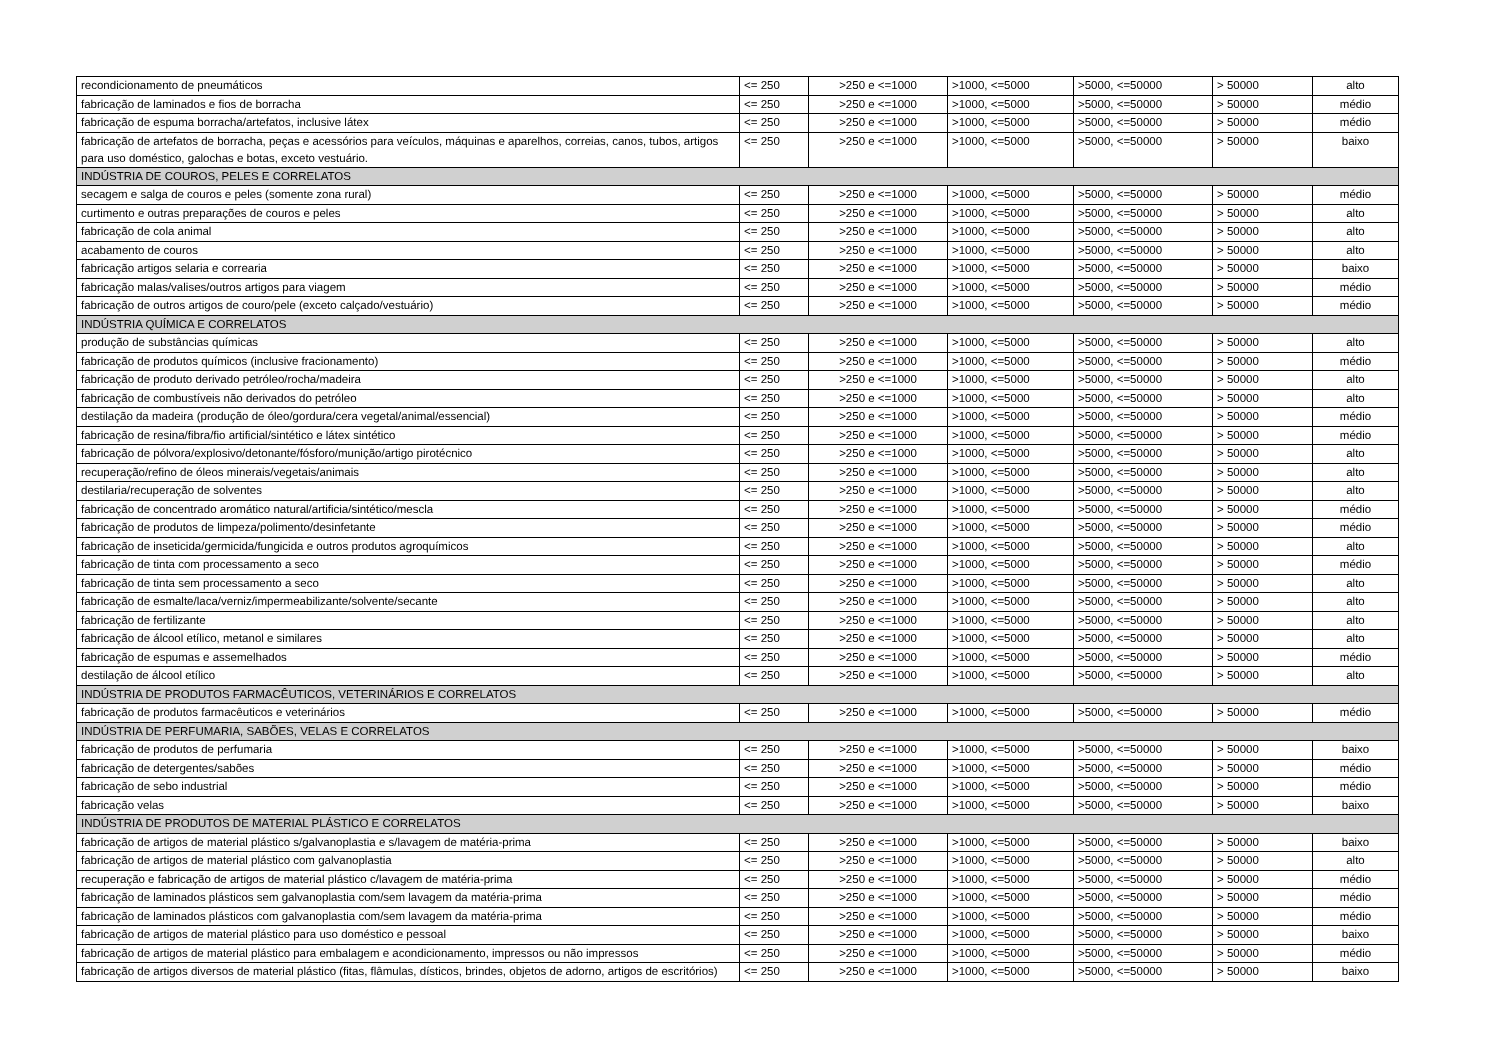| recondicionamento de pneumáticos | <= 250 | >250 e <=1000 | >1000, <=5000 | >5000, <=50000 | > 50000 | alto |
| fabricação de laminados e fios de borracha | <= 250 | >250 e <=1000 | >1000, <=5000 | >5000, <=50000 | > 50000 | médio |
| fabricação de espuma borracha/artefatos, inclusive látex | <= 250 | >250 e <=1000 | >1000, <=5000 | >5000, <=50000 | > 50000 | médio |
| fabricação de artefatos de borracha, peças e acessórios para veículos, máquinas e aparelhos, correias, canos, tubos, artigos para uso doméstico, galochas e botas, exceto vestuário. | <= 250 | >250 e <=1000 | >1000, <=5000 | >5000, <=50000 | > 50000 | baixo |
| INDÚSTRIA DE COUROS, PELES E CORRELATOS | | | | | | |
| secagem e salga de couros e peles (somente zona rural) | <= 250 | >250 e <=1000 | >1000, <=5000 | >5000, <=50000 | > 50000 | médio |
| curtimento e outras preparações de couros e peles | <= 250 | >250 e <=1000 | >1000, <=5000 | >5000, <=50000 | > 50000 | alto |
| fabricação de cola animal | <= 250 | >250 e <=1000 | >1000, <=5000 | >5000, <=50000 | > 50000 | alto |
| acabamento de couros | <= 250 | >250 e <=1000 | >1000, <=5000 | >5000, <=50000 | > 50000 | alto |
| fabricação artigos selaria e correaria | <= 250 | >250 e <=1000 | >1000, <=5000 | >5000, <=50000 | > 50000 | baixo |
| fabricação malas/valises/outros artigos para viagem | <= 250 | >250 e <=1000 | >1000, <=5000 | >5000, <=50000 | > 50000 | médio |
| fabricação de outros artigos de couro/pele (exceto calçado/vestuário) | <= 250 | >250 e <=1000 | >1000, <=5000 | >5000, <=50000 | > 50000 | médio |
| INDÚSTRIA QUÍMICA E CORRELATOS | | | | | | |
| produção de substâncias químicas | <= 250 | >250 e <=1000 | >1000, <=5000 | >5000, <=50000 | > 50000 | alto |
| fabricação de produtos químicos (inclusive fracionamento) | <= 250 | >250 e <=1000 | >1000, <=5000 | >5000, <=50000 | > 50000 | médio |
| fabricação de produto derivado petróleo/rocha/madeira | <= 250 | >250 e <=1000 | >1000, <=5000 | >5000, <=50000 | > 50000 | alto |
| fabricação de combustíveis não derivados do petróleo | <= 250 | >250 e <=1000 | >1000, <=5000 | >5000, <=50000 | > 50000 | alto |
| destilação da madeira (produção de óleo/gordura/cera vegetal/animal/essencial) | <= 250 | >250 e <=1000 | >1000, <=5000 | >5000, <=50000 | > 50000 | médio |
| fabricação de resina/fibra/fio artificial/sintético e látex sintético | <= 250 | >250 e <=1000 | >1000, <=5000 | >5000, <=50000 | > 50000 | médio |
| fabricação de pólvora/explosivo/detonante/fósforo/munição/artigo pirotécnico | <= 250 | >250 e <=1000 | >1000, <=5000 | >5000, <=50000 | > 50000 | alto |
| recuperação/refino de óleos minerais/vegetais/animais | <= 250 | >250 e <=1000 | >1000, <=5000 | >5000, <=50000 | > 50000 | alto |
| destilaria/recuperação de solventes | <= 250 | >250 e <=1000 | >1000, <=5000 | >5000, <=50000 | > 50000 | alto |
| fabricação de concentrado aromático natural/artificia/sintético/mescla | <= 250 | >250 e <=1000 | >1000, <=5000 | >5000, <=50000 | > 50000 | médio |
| fabricação de produtos de limpeza/polimento/desinfetante | <= 250 | >250 e <=1000 | >1000, <=5000 | >5000, <=50000 | > 50000 | médio |
| fabricação de inseticida/germicida/fungicida e outros produtos agroquímicos | <= 250 | >250 e <=1000 | >1000, <=5000 | >5000, <=50000 | > 50000 | alto |
| fabricação de tinta com processamento a seco | <= 250 | >250 e <=1000 | >1000, <=5000 | >5000, <=50000 | > 50000 | médio |
| fabricação de tinta sem processamento a seco | <= 250 | >250 e <=1000 | >1000, <=5000 | >5000, <=50000 | > 50000 | alto |
| fabricação de esmalte/laca/verniz/impermeabilizante/solvente/secante | <= 250 | >250 e <=1000 | >1000, <=5000 | >5000, <=50000 | > 50000 | alto |
| fabricação de fertilizante | <= 250 | >250 e <=1000 | >1000, <=5000 | >5000, <=50000 | > 50000 | alto |
| fabricação de álcool etílico, metanol e similares | <= 250 | >250 e <=1000 | >1000, <=5000 | >5000, <=50000 | > 50000 | alto |
| fabricação de espumas e assemelhados | <= 250 | >250 e <=1000 | >1000, <=5000 | >5000, <=50000 | > 50000 | médio |
| destilação de álcool etílico | <= 250 | >250 e <=1000 | >1000, <=5000 | >5000, <=50000 | > 50000 | alto |
| INDÚSTRIA DE PRODUTOS FARMACÊUTICOS, VETERINÁRIOS E CORRELATOS | | | | | | |
| fabricação de produtos farmacêuticos e veterinários | <= 250 | >250 e <=1000 | >1000, <=5000 | >5000, <=50000 | > 50000 | médio |
| INDÚSTRIA DE PERFUMARIA, SABÕES, VELAS E CORRELATOS | | | | | | |
| fabricação de produtos de perfumaria | <= 250 | >250 e <=1000 | >1000, <=5000 | >5000, <=50000 | > 50000 | baixo |
| fabricação de detergentes/sabões | <= 250 | >250 e <=1000 | >1000, <=5000 | >5000, <=50000 | > 50000 | médio |
| fabricação de sebo industrial | <= 250 | >250 e <=1000 | >1000, <=5000 | >5000, <=50000 | > 50000 | médio |
| fabricação velas | <= 250 | >250 e <=1000 | >1000, <=5000 | >5000, <=50000 | > 50000 | baixo |
| INDÚSTRIA DE PRODUTOS DE MATERIAL PLÁSTICO E CORRELATOS | | | | | | |
| fabricação de artigos de material plástico s/galvanoplastia e s/lavagem de matéria-prima | <= 250 | >250 e <=1000 | >1000, <=5000 | >5000, <=50000 | > 50000 | baixo |
| fabricação de artigos de material plástico com galvanoplastia | <= 250 | >250 e <=1000 | >1000, <=5000 | >5000, <=50000 | > 50000 | alto |
| recuperação e fabricação de artigos de material plástico c/lavagem de matéria-prima | <= 250 | >250 e <=1000 | >1000, <=5000 | >5000, <=50000 | > 50000 | médio |
| fabricação de laminados plásticos sem galvanoplastia com/sem lavagem da matéria-prima | <= 250 | >250 e <=1000 | >1000, <=5000 | >5000, <=50000 | > 50000 | médio |
| fabricação de laminados plásticos com galvanoplastia com/sem lavagem da matéria-prima | <= 250 | >250 e <=1000 | >1000, <=5000 | >5000, <=50000 | > 50000 | médio |
| fabricação de artigos de material plástico para uso doméstico e pessoal | <= 250 | >250 e <=1000 | >1000, <=5000 | >5000, <=50000 | > 50000 | baixo |
| fabricação de artigos de material plástico para embalagem e acondicionamento, impressos ou não impressos | <= 250 | >250 e <=1000 | >1000, <=5000 | >5000, <=50000 | > 50000 | médio |
| fabricação de artigos diversos de material plástico (fitas, flâmulas, dísticos, brindes, objetos de adorno, artigos de escritórios) | <= 250 | >250 e <=1000 | >1000, <=5000 | >5000, <=50000 | > 50000 | baixo |